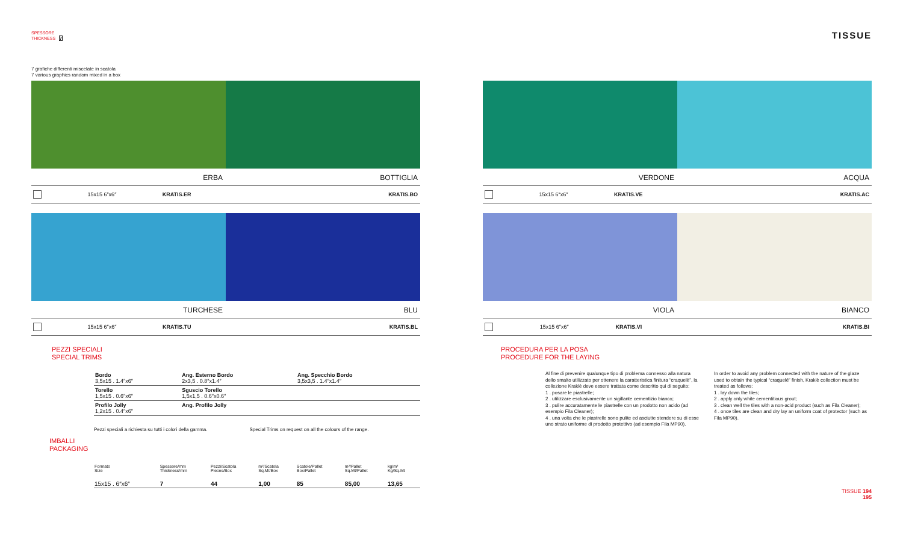SPESSORE
THICKNESS 7
TISSUE
7 grafiche differenti miscelate in scatola
7 various graphics random mixed in a box
ERBA BOTTIGLIA
15x15 6″x6″ KRATIS.ER KRATIS.BO
TURCHESE BLU
15x15 6″x6″ KRATIS.TU KRATIS.BL
PEZZI SPECIALI
SPECIAL TRIMS
| Bordo 3,5x15 . 1.4″x6″ | Ang. Esterno Bordo 2x3,5 . 0.8″x1.4″ | Ang. Specchio Bordo 3,5x3,5 . 1.4″x1.4″ |
| Torello 1,5x15 . 0.6″x6″ | Sguscio Torello 1,5x1,5 . 0.6″x0.6″ | |
| Profilo Jolly 1,2x15 . 0.4″x6″ | Ang. Profilo Jolly | |
Pezzi speciali a richiesta su tutti i colori della gamma. Special Trims on request on all the colours of the range.
IMBALLI
PACKAGING
| Formato Size | Spessore/mm Thickness/mm | Pezzi/Scatola Pieces/Box | m²/Scatola Sq.Mt/Box | Scatole/Pallet Box/Pallet | m²/Pallet Sq.Mt/Pallet | kg/m² Kg/Sq.Mt |
| --- | --- | --- | --- | --- | --- | --- |
| 15x15 . 6″x6″ | 7 | 44 | 1,00 | 85 | 85,00 | 13,65 |
VERDONE ACQUA
15x15 6″x6″ KRATIS.VE KRATIS.AC
VIOLA BIANCO
15x15 6″x6″ KRATIS.VI KRATIS.BI
PROCEDURA PER LA POSA
PROCEDURE FOR THE LAYING
Al fine di prevenire qualunque tipo di problema connesso alla natura dello smalto utilizzato per ottenere la caratteristica finitura “craquelè”, la collezione Kraklè deve essere trattata come descritto qui di seguito:
1 . posare le piastrelle;
2 . utilizzare esclusivamente un sigillante cementizio bianco;
3 . pulire accuratamente le piastrelle con un prodotto non acido (ad esempio Fila Cleaner);
4 . una volta che le piastrelle sono pulite ed asciutte stendere su di esse uno strato uniforme di prodotto protettivo (ad esempio Fila MP90).
In order to avoid any problem connected with the nature of the glaze used to obtain the typical “craquelé” finish, Kraklè collection must be treated as follows:
1 . lay down the tiles;
2 . apply only white cementitious grout;
3 . clean well the tiles with a non-acid product (such as Fila Cleaner);
4 . once tiles are clean and dry lay an uniform coat of protector (such as Fila MP90).
TISSUE 194
195